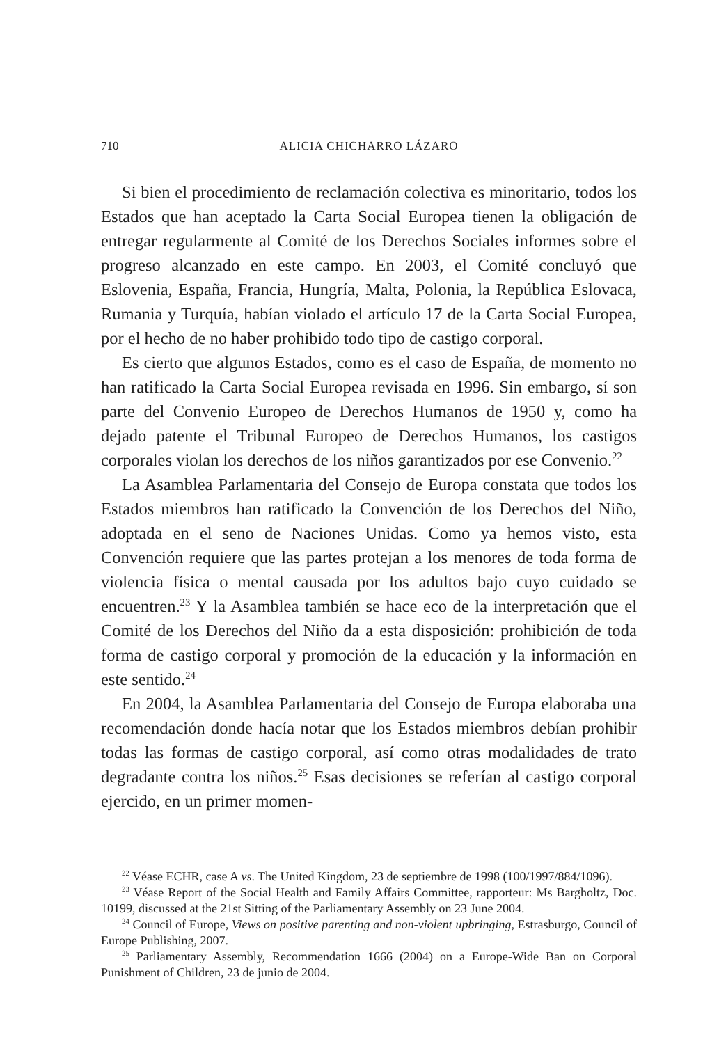710 ALICIA CHICHARRO LÁZARO
Si bien el procedimiento de reclamación colectiva es minoritario, todos los Estados que han aceptado la Carta Social Europea tienen la obligación de entregar regularmente al Comité de los Derechos Sociales informes sobre el progreso alcanzado en este campo. En 2003, el Comité concluyó que Eslovenia, España, Francia, Hungría, Malta, Polonia, la República Eslovaca, Rumania y Turquía, habían violado el artículo 17 de la Carta Social Europea, por el hecho de no haber prohibido todo tipo de castigo corporal.
Es cierto que algunos Estados, como es el caso de España, de momento no han ratificado la Carta Social Europea revisada en 1996. Sin embargo, sí son parte del Convenio Europeo de Derechos Humanos de 1950 y, como ha dejado patente el Tribunal Europeo de Derechos Humanos, los castigos corporales violan los derechos de los niños garantizados por ese Convenio.<sup>22</sup>
La Asamblea Parlamentaria del Consejo de Europa constata que todos los Estados miembros han ratificado la Convención de los Derechos del Niño, adoptada en el seno de Naciones Unidas. Como ya hemos visto, esta Convención requiere que las partes protejan a los menores de toda forma de violencia física o mental causada por los adultos bajo cuyo cuidado se encuentren.<sup>23</sup> Y la Asamblea también se hace eco de la interpretación que el Comité de los Derechos del Niño da a esta disposición: prohibición de toda forma de castigo corporal y promoción de la educación y la información en este sentido.<sup>24</sup>
En 2004, la Asamblea Parlamentaria del Consejo de Europa elaboraba una recomendación donde hacía notar que los Estados miembros debían prohibir todas las formas de castigo corporal, así como otras modalidades de trato degradante contra los niños.<sup>25</sup> Esas decisiones se referían al castigo corporal ejercido, en un primer momen-
<sup>22</sup> Véase ECHR, case A vs. The United Kingdom, 23 de septiembre de 1998 (100/1997/884/1096).
<sup>23</sup> Véase Report of the Social Health and Family Affairs Committee, rapporteur: Ms Bargholtz, Doc. 10199, discussed at the 21st Sitting of the Parliamentary Assembly on 23 June 2004.
<sup>24</sup> Council of Europe, Views on positive parenting and non-violent upbringing, Estrasburgo, Council of Europe Publishing, 2007.
<sup>25</sup> Parliamentary Assembly, Recommendation 1666 (2004) on a Europe-Wide Ban on Corporal Punishment of Children, 23 de junio de 2004.